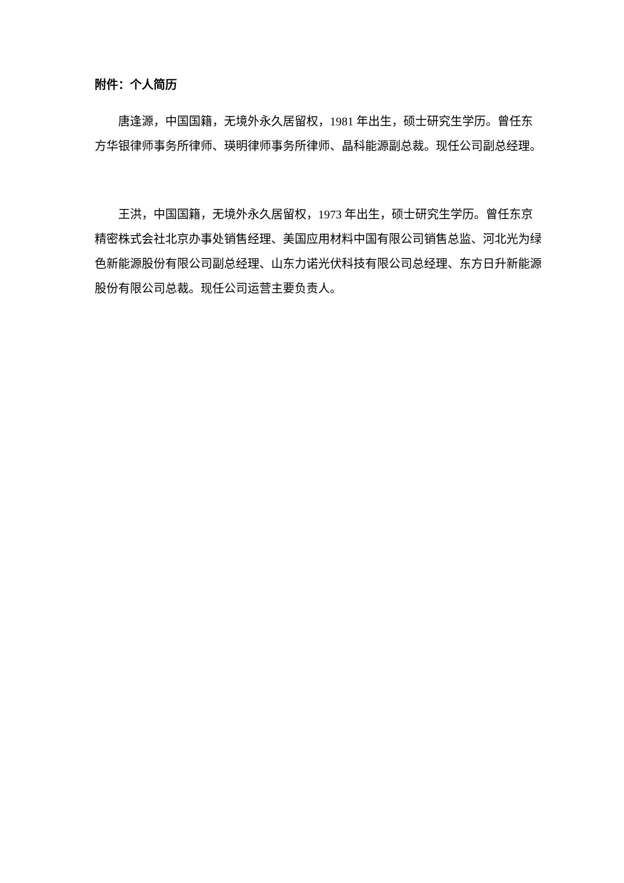附件：个人简历
唐逢源，中国国籍，无境外永久居留权，1981 年出生，硕士研究生学历。曾任东方华银律师事务所律师、瑛明律师事务所律师、晶科能源副总裁。现任公司副总经理。
王洪，中国国籍，无境外永久居留权，1973 年出生，硕士研究生学历。曾任东京精密株式会社北京办事处销售经理、美国应用材料中国有限公司销售总监、河北光为绿色新能源股份有限公司副总经理、山东力诺光伏科技有限公司总经理、东方日升新能源股份有限公司总裁。现任公司运营主要负责人。